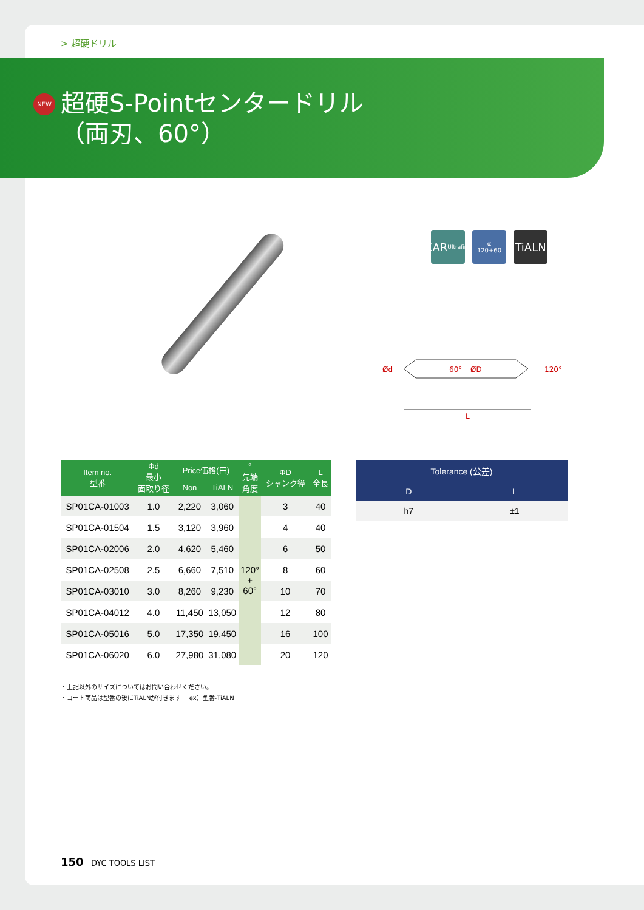> 超硬ドリル
NEW
超硬S-Pointセンタードリル
（両刃、60°）
CAR
Ultrafine
α
120+60
TiALN
Ød
60°
ØD
120°
L
| Item no. 型番 | Φd 最小 面取り径 | Price価格(円) | | ° 先端 角度 | ΦD シャンク径 | L 全長 |
| --- | --- | --- | --- | --- | --- | --- |
| | | Non | TiALN | | | |
| SP01CA-01003 | 1.0 | 2,220 | 3,060 | 120° + 60° | 3 | 40 |
| SP01CA-01504 | 1.5 | 3,120 | 3,960 | | 4 | 40 |
| SP01CA-02006 | 2.0 | 4,620 | 5,460 | | 6 | 50 |
| SP01CA-02508 | 2.5 | 6,660 | 7,510 | | 8 | 60 |
| SP01CA-03010 | 3.0 | 8,260 | 9,230 | | 10 | 70 |
| SP01CA-04012 | 4.0 | 11,450 | 13,050 | | 12 | 80 |
| SP01CA-05016 | 5.0 | 17,350 | 19,450 | | 16 | 100 |
| SP01CA-06020 | 6.0 | 27,980 | 31,080 | | 20 | 120 |
| Tolerance (公差) | |
| --- | --- |
| D | L |
| h7 | ±1 |
・上記以外のサイズについてはお問い合わせください。
・コート商品は型番の後にTiALNが付きます　 ex）型番-TiALN
150 DYC TOOLS LIST